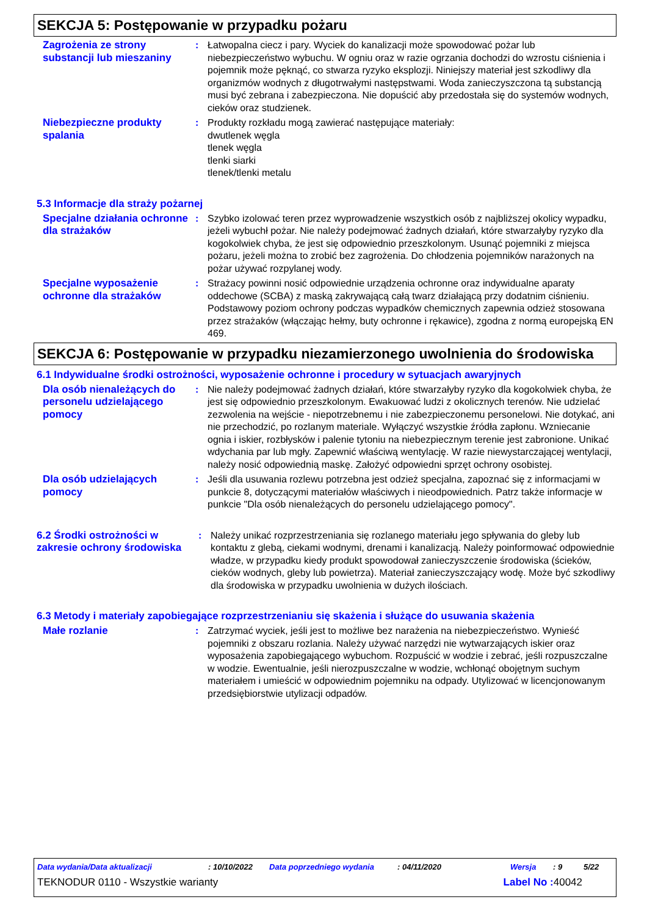SEKCJA 5: Postępowanie w przypadku pożaru
Zagrożenia ze strony substancji lub mieszaniny
: Łatwopalna ciecz i pary. Wyciek do kanalizacji może spowodować pożar lub niebezpieczeństwo wybuchu. W ogniu oraz w razie ogrzania dochodzi do wzrostu ciśnienia i pojemnik może pęknąć, co stwarza ryzyko eksplozji. Niniejszy materiał jest szkodliwy dla organizmów wodnych z długotrwałymi następstwami. Woda zanieczyszczona tą substancją musi być zebrana i zabezpieczona. Nie dopuścić aby przedostała się do systemów wodnych, cieków oraz studzienek.
Niebezpieczne produkty spalania
: Produkty rozkładu mogą zawierać następujące materiały:
dwutlenek węgla
tlenek węgla
tlenki siarki
tlenek/tlenki metalu
5.3 Informacje dla straży pożarnej
Specjalne działania ochronne dla strażaków
: Szybko izolować teren przez wyprowadzenie wszystkich osób z najbliższej okolicy wypadku, jeżeli wybuchł pożar. Nie należy podejmować żadnych działań, które stwarzałyby ryzyko dla kogokolwiek chyba, że jest się odpowiednio przeszkolonym. Usunąć pojemniki z miejsca pożaru, jeżeli można to zrobić bez zagrożenia. Do chłodzenia pojemników narażonych na pożar używać rozpylanej wody.
Specjalne wyposażenie ochronne dla strażaków
: Strażacy powinni nosić odpowiednie urządzenia ochronne oraz indywidualne aparaty oddechowe (SCBA) z maską zakrywającą całą twarz działającą przy dodatnim ciśnieniu. Podstawowy poziom ochrony podczas wypadków chemicznych zapewnia odzież stosowana przez strażaków (włączając hełmy, buty ochronne i rękawice), zgodna z normą europejską EN 469.
SEKCJA 6: Postępowanie w przypadku niezamierzonego uwolnienia do środowiska
6.1 Indywidualne środki ostrożności, wyposażenie ochronne i procedury w sytuacjach awaryjnych
Dla osób nienależących do personelu udzielającego pomocy
: Nie należy podejmować żadnych działań, które stwarzałyby ryzyko dla kogokolwiek chyba, że jest się odpowiednio przeszkolonym. Ewakuować ludzi z okolicznych terenów. Nie udzielać zezwolenia na wejście - niepotrzebnemu i nie zabezpieczonemu personelowi. Nie dotykać, ani nie przechodzić, po rozlanym materiale. Wyłączyć wszystkie źródła zapłonu. Wzniecanie ognia i iskier, rozbłysków i palenie tytoniu na niebezpiecznym terenie jest zabronione. Unikać wdychania par lub mgły. Zapewnić właściwą wentylację. W razie niewystarczającej wentylacji, należy nosić odpowiednią maskę. Założyć odpowiedni sprzęt ochrony osobistej.
Dla osób udzielających pomocy
: Jeśli dla usuwania rozlewu potrzebna jest odzież specjalna, zapoznać się z informacjami w punkcie 8, dotyczącymi materiałów właściwych i nieodpowiednich. Patrz także informacje w punkcie "Dla osób nienależących do personelu udzielającego pomocy".
6.2 Środki ostrożności w zakresie ochrony środowiska
: Należy unikać rozprzestrzeniania się rozlanego materiału jego spływania do gleby lub kontaktu z glebą, ciekami wodnymi, drenami i kanalizacją. Należy poinformować odpowiednie władze, w przypadku kiedy produkt spowodował zanieczyszczenie środowiska (ścieków, cieków wodnych, gleby lub powietrza). Materiał zanieczyszczający wodę. Może być szkodliwy dla środowiska w przypadku uwolnienia w dużych ilościach.
6.3 Metody i materiały zapobiegające rozprzestrzenianiu się skażenia i służące do usuwania skażenia
Małe rozlanie : Zatrzymać wyciek, jeśli jest to możliwe bez narażenia na niebezpieczeństwo. Wynieść pojemniki z obszaru rozlania. Należy używać narzędzi nie wytwarzających iskier oraz wyposażenia zapobiegającego wybuchom. Rozpuścić w wodzie i zebrać, jeśli rozpuszczalne w wodzie. Ewentualnie, jeśli nierozpuszczalne w wodzie, wchłonąć obojętnym suchym materiałem i umieścić w odpowiednim pojemniku na odpady. Utylizować w licencjonowanym przedsiębiorstwie utylizacji odpadów.
Data wydania/Data aktualizacji: 10/10/2022 Data poprzedniego wydania: 04/11/2020 Wersja: 9 5/22
TEKNODUR 0110 - Wszystkie warianty Label No : 40042